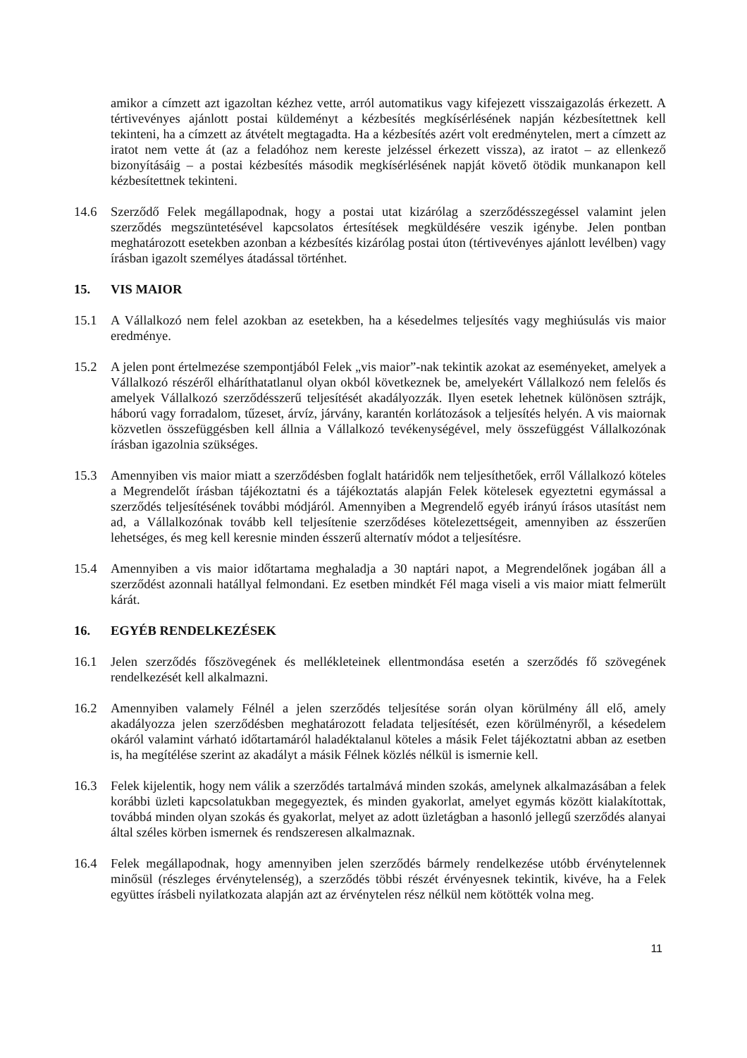amikor a címzett azt igazoltan kézhez vette, arról automatikus vagy kifejezett visszaigazolás érkezett. A tértivevényes ajánlott postai küldeményt a kézbesítés megkísérlésének napján kézbesítettnek kell tekinteni, ha a címzett az átvételt megtagadta. Ha a kézbesítés azért volt eredménytelen, mert a címzett az iratot nem vette át (az a feladóhoz nem kereste jelzéssel érkezett vissza), az iratot – az ellenkező bizonyításáig – a postai kézbesítés második megkísérlésének napját követő ötödik munkanapon kell kézbesítettnek tekinteni.
14.6 Szerződő Felek megállapodnak, hogy a postai utat kizárólag a szerződésszegéssel valamint jelen szerződés megszüntetésével kapcsolatos értesítések megküldésére veszik igénybe. Jelen pontban meghatározott esetekben azonban a kézbesítés kizárólag postai úton (tértivevényes ajánlott levélben) vagy írásban igazolt személyes átadással történhet.
15. VIS MAIOR
15.1 A Vállalkozó nem felel azokban az esetekben, ha a késedelmes teljesítés vagy meghiúsulás vis maior eredménye.
15.2 A jelen pont értelmezése szempontjából Felek „vis maior”-nak tekintik azokat az eseményeket, amelyek a Vállalkozó részéről elháríthatatlanul olyan okból következnek be, amelyekért Vállalkozó nem felelős és amelyek Vállalkozó szerződésszerű teljesítését akadályozzák. Ilyen esetek lehetnek különösen sztrájk, háború vagy forradalom, tűzeset, árvíz, járvány, karantén korlátozások a teljesítés helyén. A vis maiornak közvetlen összefüggésben kell állnia a Vállalkozó tevékenységével, mely összefüggést Vállalkozónak írásban igazolnia szükséges.
15.3 Amennyiben vis maior miatt a szerződésben foglalt határidők nem teljesíthetőek, erről Vállalkozó köteles a Megrendelőt írásban tájékoztatni és a tájékoztatás alapján Felek kötelesek egyeztetni egymással a szerződés teljesítésének további módjáról. Amennyiben a Megrendelő egyéb irányú írásos utasítást nem ad, a Vállalkozónak tovább kell teljesítenie szerződéses kötelezettségeit, amennyiben az ésszerűen lehetséges, és meg kell keresnie minden ésszerű alternatív módot a teljesítésre.
15.4 Amennyiben a vis maior időtartama meghaladja a 30 naptári napot, a Megrendelőnek jogában áll a szerződést azonnali hatállyal felmondani. Ez esetben mindkét Fél maga viseli a vis maior miatt felmerült kárát.
16. EGYÉB RENDELKEZÉSEK
16.1 Jelen szerződés főszövegének és mellékleteinek ellentmondása esetén a szerződés fő szövegének rendelkezését kell alkalmazni.
16.2 Amennyiben valamely Félnél a jelen szerződés teljesítése során olyan körülmény áll elő, amely akadályozza jelen szerződésben meghatározott feladata teljesítését, ezen körülményről, a késedelem okáról valamint várható időtartamáról haladéktalanul köteles a másik Felet tájékoztatni abban az esetben is, ha megítélése szerint az akadályt a másik Félnek közlés nélkül is ismernie kell.
16.3 Felek kijelentik, hogy nem válik a szerződés tartalmává minden szokás, amelynek alkalmazásában a felek korábbi üzleti kapcsolatukban megegyeztek, és minden gyakorlat, amelyet egymás között kialakítottak, továbbá minden olyan szokás és gyakorlat, melyet az adott üzletágban a hasonló jellegű szerződés alanyai által széles körben ismernek és rendszeresen alkalmaznak.
16.4 Felek megállapodnak, hogy amennyiben jelen szerződés bármely rendelkezése utóbb érvénytelennek minősül (részleges érvénytelenség), a szerződés többi részét érvényesnek tekintik, kivéve, ha a Felek együttes írásbeli nyilatkozata alapján azt az érvénytelen rész nélkül nem kötötték volna meg.
11